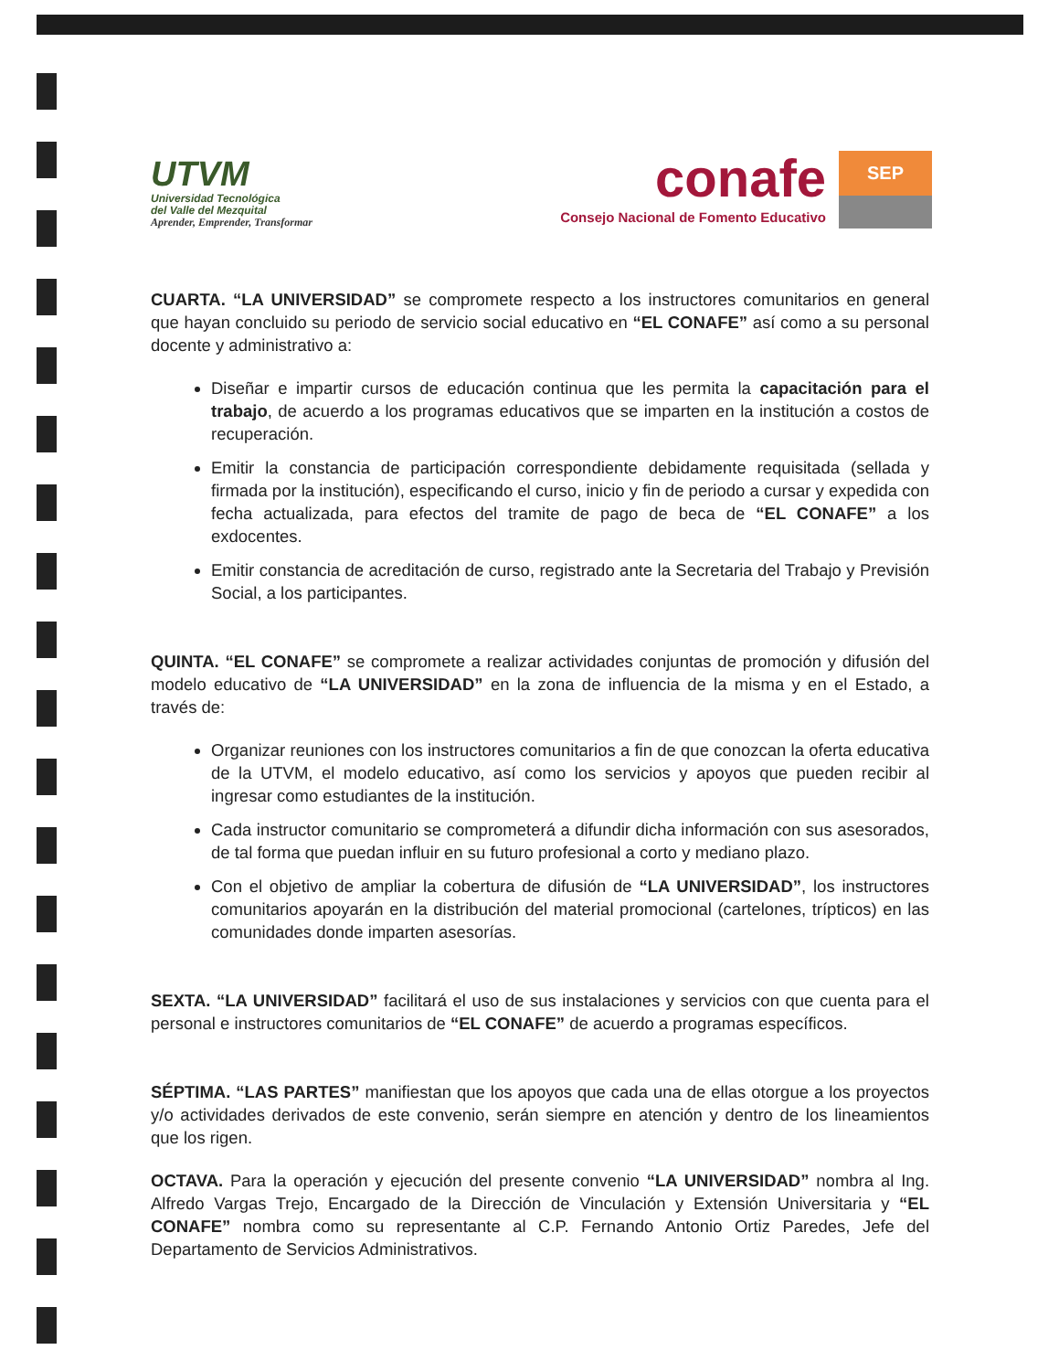UTVM
Universidad Tecnológica
del Valle del Mezquital
Aprender, Emprender, Transformar
conafe
Consejo Nacional de Fomento Educativo
SEP
CUARTA. “LA UNIVERSIDAD” se compromete respecto a los instructores comunitarios en general que hayan concluido su periodo de servicio social educativo en “EL CONAFE” así como a su personal docente y administrativo a:
Diseñar e impartir cursos de educación continua que les permita la capacitación para el trabajo, de acuerdo a los programas educativos que se imparten en la institución a costos de recuperación.
Emitir la constancia de participación correspondiente debidamente requisitada (sellada y firmada por la institución), especificando el curso, inicio y fin de periodo a cursar y expedida con fecha actualizada, para efectos del tramite de pago de beca de “EL CONAFE” a los exdocentes.
Emitir constancia de acreditación de curso, registrado ante la Secretaria del Trabajo y Previsión Social, a los participantes.
QUINTA. “EL CONAFE” se compromete a realizar actividades conjuntas de promoción y difusión del modelo educativo de “LA UNIVERSIDAD” en la zona de influencia de la misma y en el Estado, a través de:
Organizar reuniones con los instructores comunitarios a fin de que conozcan la oferta educativa de la UTVM, el modelo educativo, así como los servicios y apoyos que pueden recibir al ingresar como estudiantes de la institución.
Cada instructor comunitario se comprometerá a difundir dicha información con sus asesorados, de tal forma que puedan influir en su futuro profesional a corto y mediano plazo.
Con el objetivo de ampliar la cobertura de difusión de “LA UNIVERSIDAD”, los instructores comunitarios apoyarán en la distribución del material promocional (cartelones, trípticos) en las comunidades donde imparten asesorías.
SEXTA. “LA UNIVERSIDAD” facilitará el uso de sus instalaciones y servicios con que cuenta para el personal e instructores comunitarios de “EL CONAFE” de acuerdo a programas específicos.
SÉPTIMA. “LAS PARTES” manifiestan que los apoyos que cada una de ellas otorgue a los proyectos y/o actividades derivados de este convenio, serán siempre en atención y dentro de los lineamientos que los rigen.
OCTAVA. Para la operación y ejecución del presente convenio “LA UNIVERSIDAD” nombra al Ing. Alfredo Vargas Trejo, Encargado de la Dirección de Vinculación y Extensión Universitaria y “EL CONAFE” nombra como su representante al C.P. Fernando Antonio Ortiz Paredes, Jefe del Departamento de Servicios Administrativos.